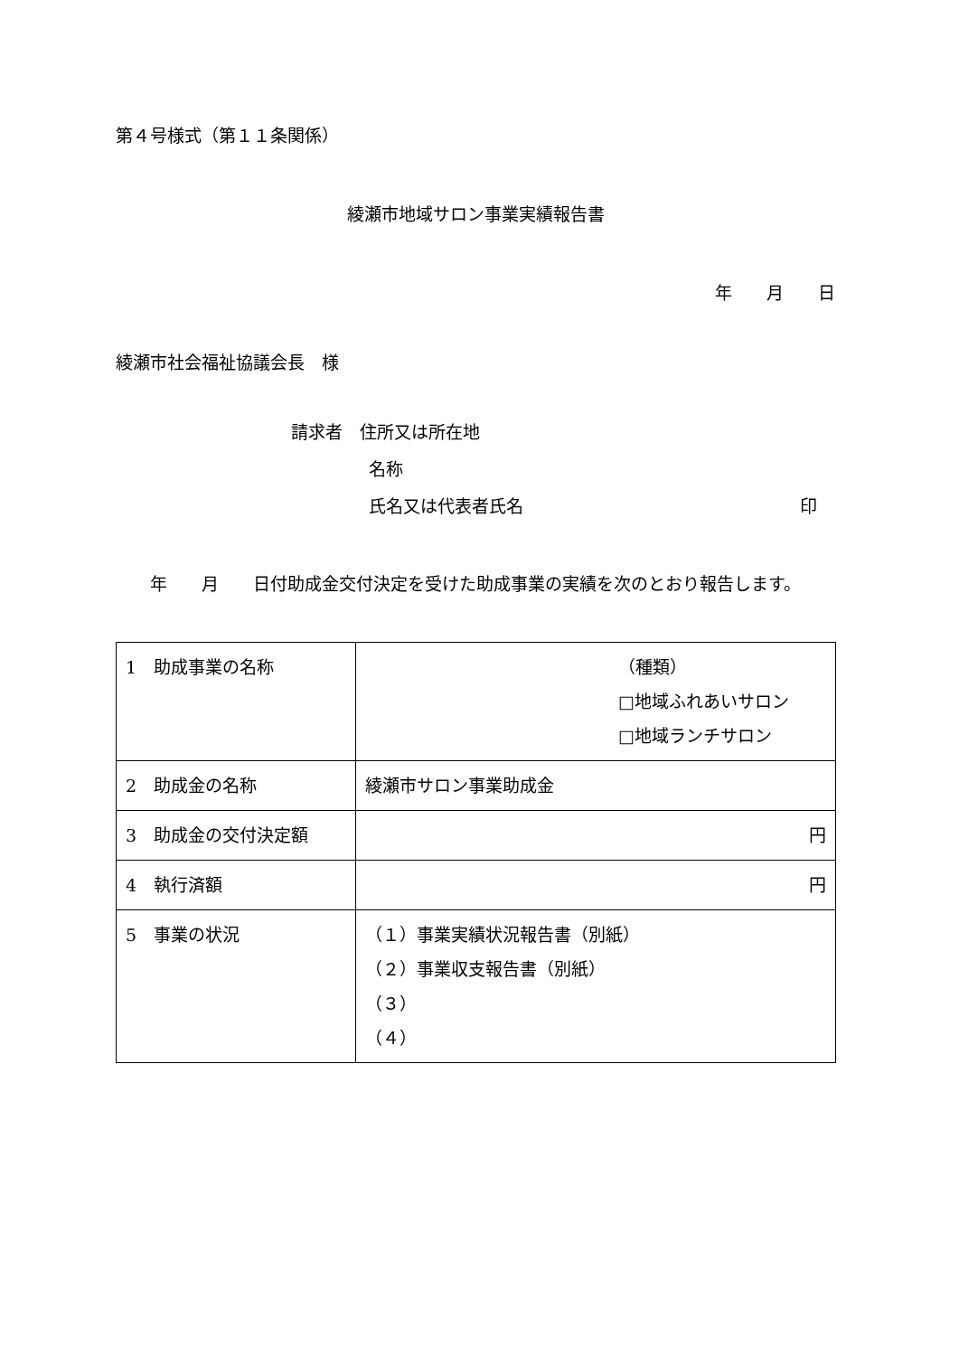第４号様式（第１１条関係）
綾瀬市地域サロン事業実績報告書
年　　月　　日
綾瀬市社会福祉協議会長　様
請求者　住所又は所在地
名称
氏名又は代表者氏名 印
　　年　　月　　日付助成金交付決定を受けた助成事業の実績を次のとおり報告します。
| 1 助成事業の名称 | （種類） □地域ふれあいサロン □地域ランチサロン |
| 2 助成金の名称 | 綾瀬市サロン事業助成金 |
| 3 助成金の交付決定額 | 円 |
| 4 執行済額 | 円 |
| 5 事業の状況 | （１）事業実績状況報告書（別紙） （２）事業収支報告書（別紙） （３） （４） |